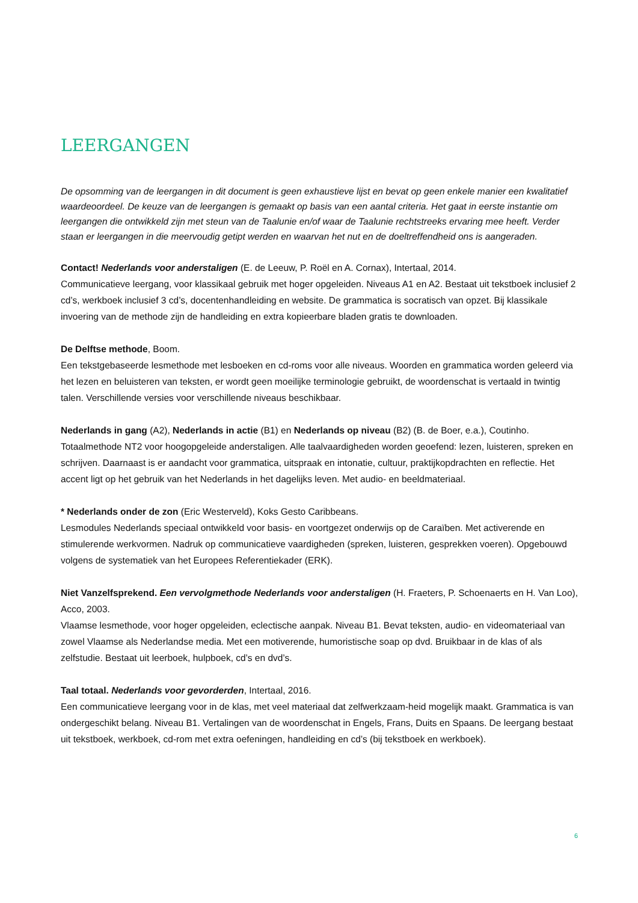LEERGANGEN
De opsomming van de leergangen in dit document is geen exhaustieve lijst en bevat op geen enkele manier een kwalitatief waardeoordeel. De keuze van de leergangen is gemaakt op basis van een aantal criteria. Het gaat in eerste instantie om leergangen die ontwikkeld zijn met steun van de Taalunie en/of waar de Taalunie rechtstreeks ervaring mee heeft. Verder staan er leergangen in die meervoudig getipt werden en waarvan het nut en de doeltreffendheid ons is aangeraden.
Contact! Nederlands voor anderstaligen (E. de Leeuw, P. Roël en A. Cornax), Intertaal, 2014.
Communicatieve leergang, voor klassikaal gebruik met hoger opgeleiden. Niveaus A1 en A2. Bestaat uit tekstboek inclusief 2 cd’s, werkboek inclusief 3 cd’s, docentenhandleiding en website. De grammatica is socratisch van opzet. Bij klassikale invoering van de methode zijn de handleiding en extra kopieerbare bladen gratis te downloaden.
De Delftse methode, Boom.
Een tekstgebaseerde lesmethode met lesboeken en cd-roms voor alle niveaus. Woorden en grammatica worden geleerd via het lezen en beluisteren van teksten, er wordt geen moeilijke terminologie gebruikt, de woordenschat is vertaald in twintig talen. Verschillende versies voor verschillende niveaus beschikbaar.
Nederlands in gang (A2), Nederlands in actie (B1) en Nederlands op niveau (B2) (B. de Boer, e.a.), Coutinho.
Totaalmethode NT2 voor hoogopgeleide anderstaligen. Alle taalvaardigheden worden geoefend: lezen, luisteren, spreken en schrijven. Daarnaast is er aandacht voor grammatica, uitspraak en intonatie, cultuur, praktijkopdrachten en reflectie. Het accent ligt op het gebruik van het Nederlands in het dagelijks leven. Met audio- en beeldmateriaal.
* Nederlands onder de zon (Eric Westerveld), Koks Gesto Caribbeans.
Lesmodules Nederlands speciaal ontwikkeld voor basis- en voortgezet onderwijs op de Caraïben. Met activerende en stimulerende werkvormen. Nadruk op communicatieve vaardigheden (spreken, luisteren, gesprekken voeren). Opgebouwd volgens de systematiek van het Europees Referentiekader (ERK).
Niet Vanzelfsprekend. Een vervolgmethode Nederlands voor anderstaligen (H. Fraeters, P. Schoenaerts en H. Van Loo), Acco, 2003.
Vlaamse lesmethode, voor hoger opgeleiden, eclectische aanpak. Niveau B1. Bevat teksten, audio- en videomateriaal van zowel Vlaamse als Nederlandse media. Met een motiverende, humoristische soap op dvd. Bruikbaar in de klas of als zelfstudie. Bestaat uit leerboek, hulpboek, cd’s en dvd’s.
Taal totaal. Nederlands voor gevorderden, Intertaal, 2016.
Een communicatieve leergang voor in de klas, met veel materiaal dat zelfwerkzaam-heid mogelijk maakt. Grammatica is van ondergeschikt belang. Niveau B1. Vertalingen van de woordenschat in Engels, Frans, Duits en Spaans. De leergang bestaat uit tekstboek, werkboek, cd-rom met extra oefeningen, handleiding en cd’s (bij tekstboek en werkboek).
6